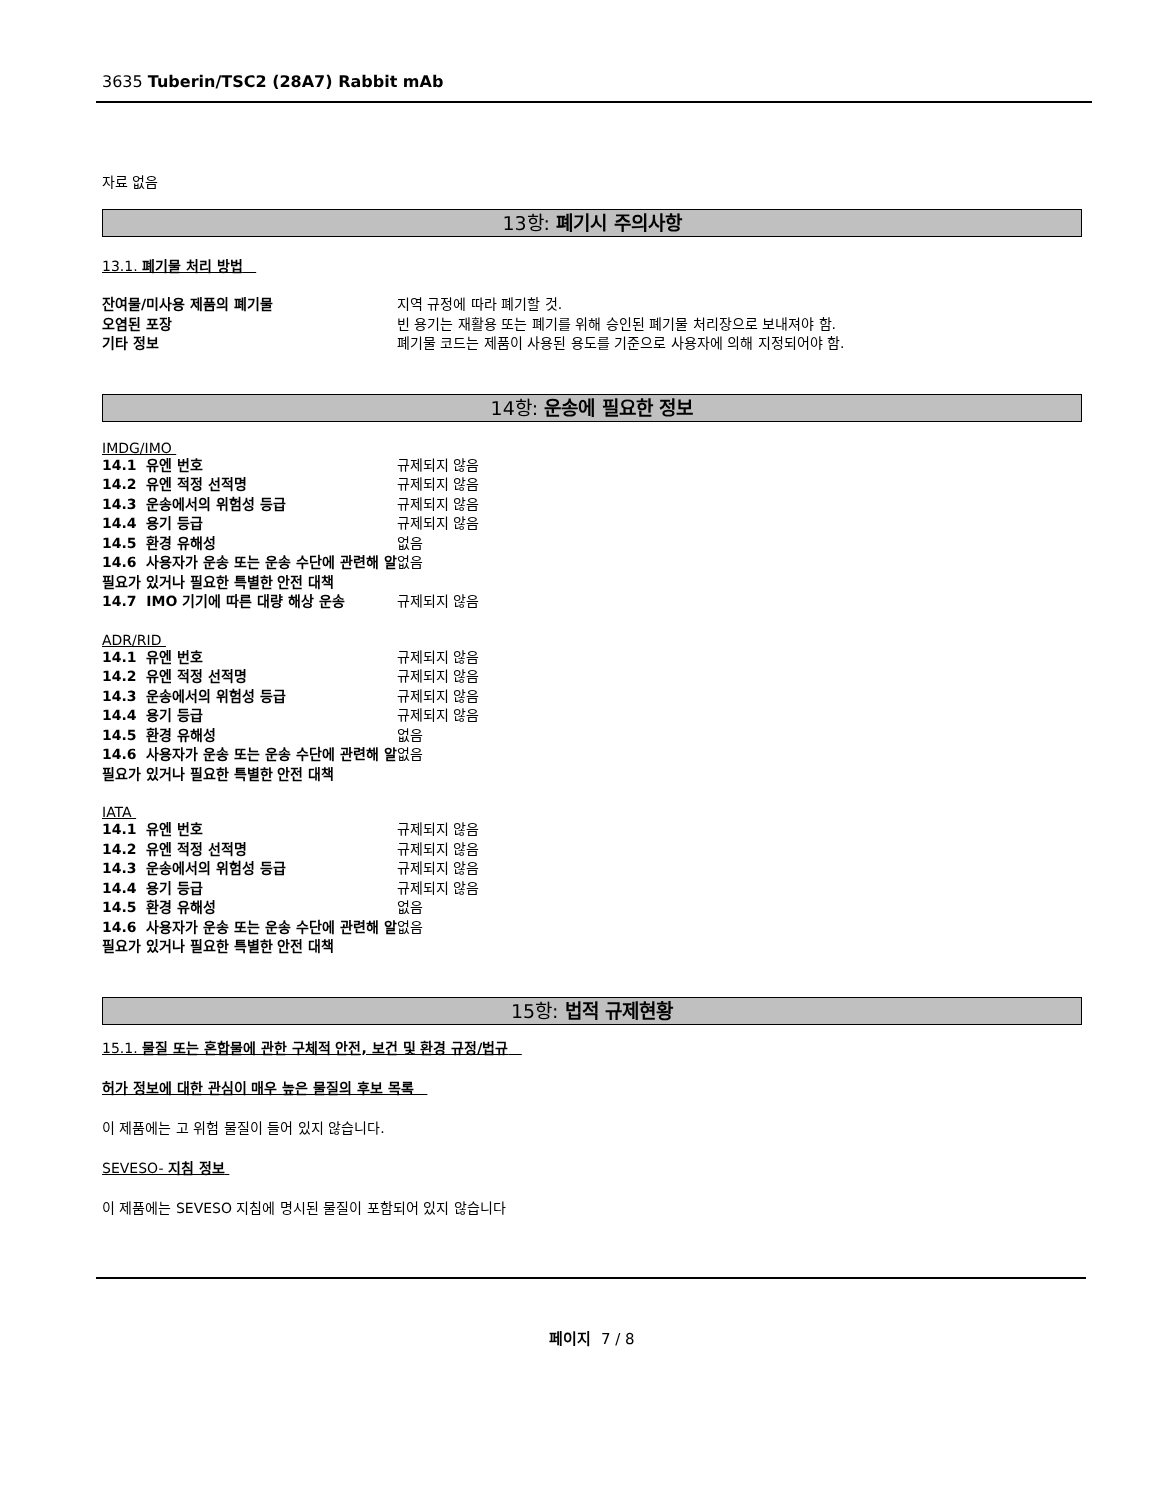3635 Tuberin/TSC2 (28A7) Rabbit mAb
자료 없음
13항: 폐기시 주의사항
13.1. 폐기물 처리 방법
| 잔여물/미사용 제품의 폐기물 | 지역 규정에 따라 폐기할 것. |
| 오염된 포장 | 빈 용기는 재활용 또는 폐기를 위해 승인된 폐기물 처리장으로 보내져야 함. |
| 기타 정보 | 폐기물 코드는 제품이 사용된 용도를 기준으로 사용자에 의해 지정되어야 함. |
14항: 운송에 필요한 정보
IMDG/IMO
| 14.1 유엔 번호 | 규제되지 않음 |
| 14.2 유엔 적정 선적명 | 규제되지 않음 |
| 14.3 운송에서의 위험성 등급 | 규제되지 않음 |
| 14.4 용기 등급 | 규제되지 않음 |
| 14.5 환경 유해성 | 없음 |
| 14.6 사용자가 운송 또는 운송 수단에 관련해 알 필요가 있거나 필요한 특별한 안전 대책 | 없음 |
| 14.7 IMO 기기에 따른 대량 해상 운송 | 규제되지 않음 |
ADR/RID
| 14.1 유엔 번호 | 규제되지 않음 |
| 14.2 유엔 적정 선적명 | 규제되지 않음 |
| 14.3 운송에서의 위험성 등급 | 규제되지 않음 |
| 14.4 용기 등급 | 규제되지 않음 |
| 14.5 환경 유해성 | 없음 |
| 14.6 사용자가 운송 또는 운송 수단에 관련해 알 필요가 있거나 필요한 특별한 안전 대책 | 없음 |
IATA
| 14.1 유엔 번호 | 규제되지 않음 |
| 14.2 유엔 적정 선적명 | 규제되지 않음 |
| 14.3 운송에서의 위험성 등급 | 규제되지 않음 |
| 14.4 용기 등급 | 규제되지 않음 |
| 14.5 환경 유해성 | 없음 |
| 14.6 사용자가 운송 또는 운송 수단에 관련해 알 필요가 있거나 필요한 특별한 안전 대책 | 없음 |
15항: 법적 규제현황
15.1. 물질 또는 혼합물에 관한 구체적 안전, 보건 및 환경 규정/법규
허가 정보에 대한 관심이 매우 높은 물질의 후보 목록
이 제품에는 고 위험 물질이 들어 있지 않습니다.
SEVESO- 지침 정보
이 제품에는 SEVESO 지침에 명시된 물질이 포함되어 있지 않습니다
페이지 7 / 8